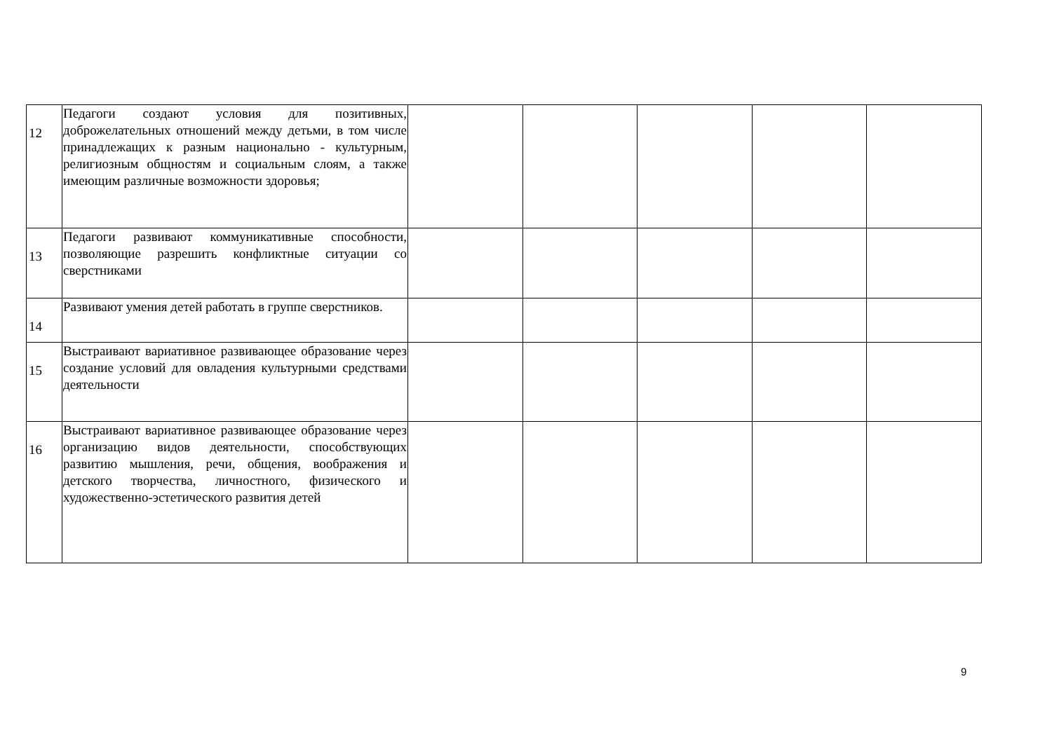| 12 | Педагоги создают условия для позитивных, доброжелательных отношений между детьми, в том числе принадлежащих к разным национально - культурным, религиозным общностям и социальным слоям, а также имеющим различные возможности здоровья; | | | | | |
| 13 | Педагоги развивают коммуникативные способности, позволяющие разрешить конфликтные ситуации со сверстниками | | | | | |
| 14 | Развивают умения детей работать в группе сверстников. | | | | | |
| 15 | Выстраивают вариативное развивающее образование через создание условий для овладения культурными средствами деятельности | | | | | |
| 16 | Выстраивают вариативное развивающее образование через организацию видов деятельности, способствующих развитию мышления, речи, общения, воображения и детского творчества, личностного, физического и художественно-эстетического развития детей | | | | | |
9